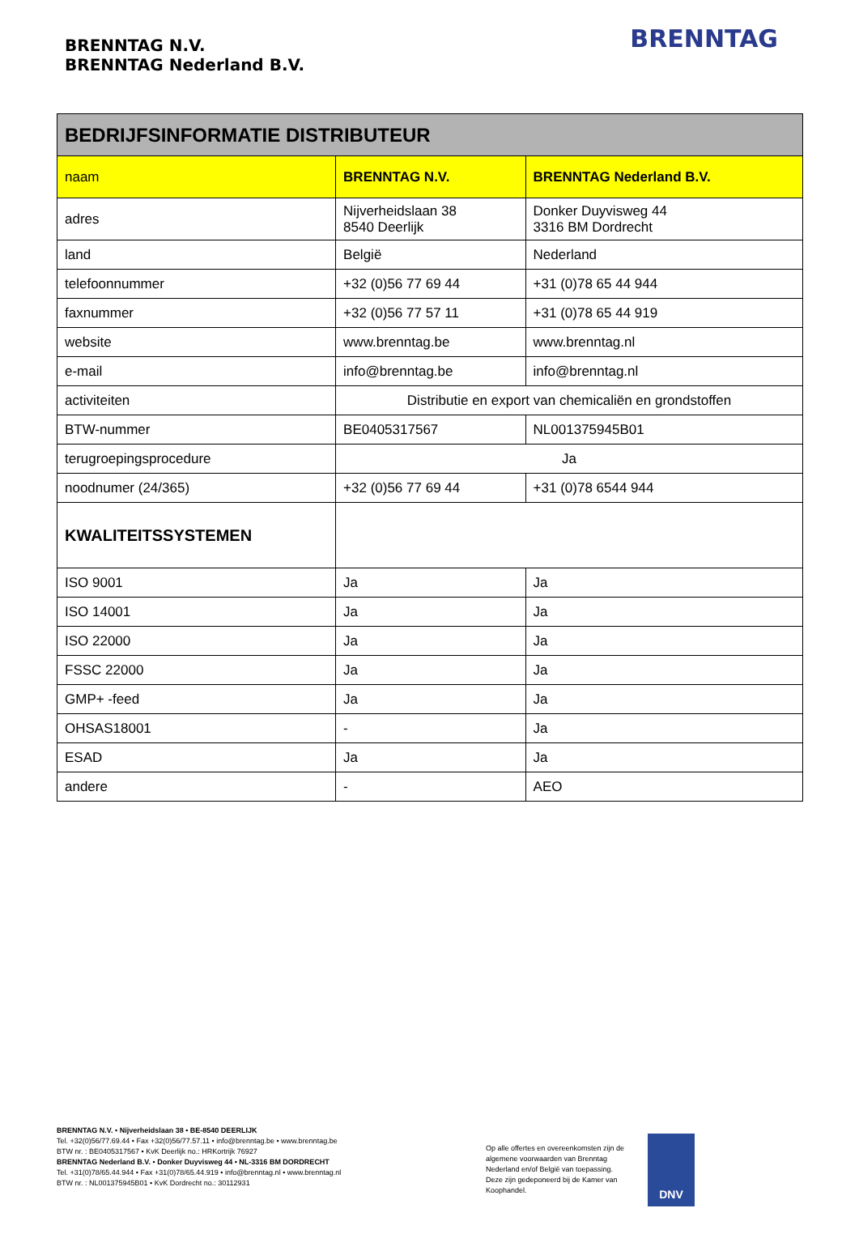BRENNTAG N.V.
BRENNTAG Nederland B.V.
BRENNTAG
| BEDRIJFSINFORMATIE DISTRIBUTEUR | | |
| --- | --- | --- |
| naam | BRENNTAG N.V. | BRENNTAG Nederland B.V. |
| adres | Nijverheidslaan 38 8540 Deerlijk | Donker Duyvisweg 44 3316 BM Dordrecht |
| land | België | Nederland |
| telefoonnummer | +32 (0)56 77 69 44 | +31 (0)78 65 44 944 |
| faxnummer | +32 (0)56 77 57 11 | +31 (0)78 65 44 919 |
| website | www.brenntag.be | www.brenntag.nl |
| e-mail | info@brenntag.be | info@brenntag.nl |
| activiteiten | Distributie en export van chemicaliën en grondstoffen | |
| BTW-nummer | BE0405317567 | NL001375945B01 |
| terugroepingsprocedure | Ja | |
| noodnumer (24/365) | +32 (0)56 77 69 44 | +31 (0)78 6544 944 |
| KWALITEITSSYSTEMEN | | |
| ISO 9001 | Ja | Ja |
| ISO 14001 | Ja | Ja |
| ISO 22000 | Ja | Ja |
| FSSC 22000 | Ja | Ja |
| GMP+ -feed | Ja | Ja |
| OHSAS18001 | - | Ja |
| ESAD | Ja | Ja |
| andere | - | AEO |
BRENNTAG N.V. • Nijverheidslaan 38 • BE-8540 DEERLIJK
Tel. +32(0)56/77.69.44 • Fax +32(0)56/77.57.11 • info@brenntag.be • www.brenntag.be
BTW nr. : BE0405317567 • KvK Deerlijk no.: HRKortrijk 76927
BRENNTAG Nederland B.V. • Donker Duyvisweg 44 • NL-3316 BM DORDRECHT
Tel. +31(0)78/65.44.944 • Fax +31(0)78/65.44.919 • info@brenntag.nl • www.brenntag.nl
BTW nr. : NL001375945B01 • KvK Dordrecht no.: 30112931
Op alle offertes en overeenkomsten zijn de algemene voorwaarden van Brenntag Nederland en/of België van toepassing. Deze zijn gedeponeerd bij de Kamer van Koophandel.
DNV